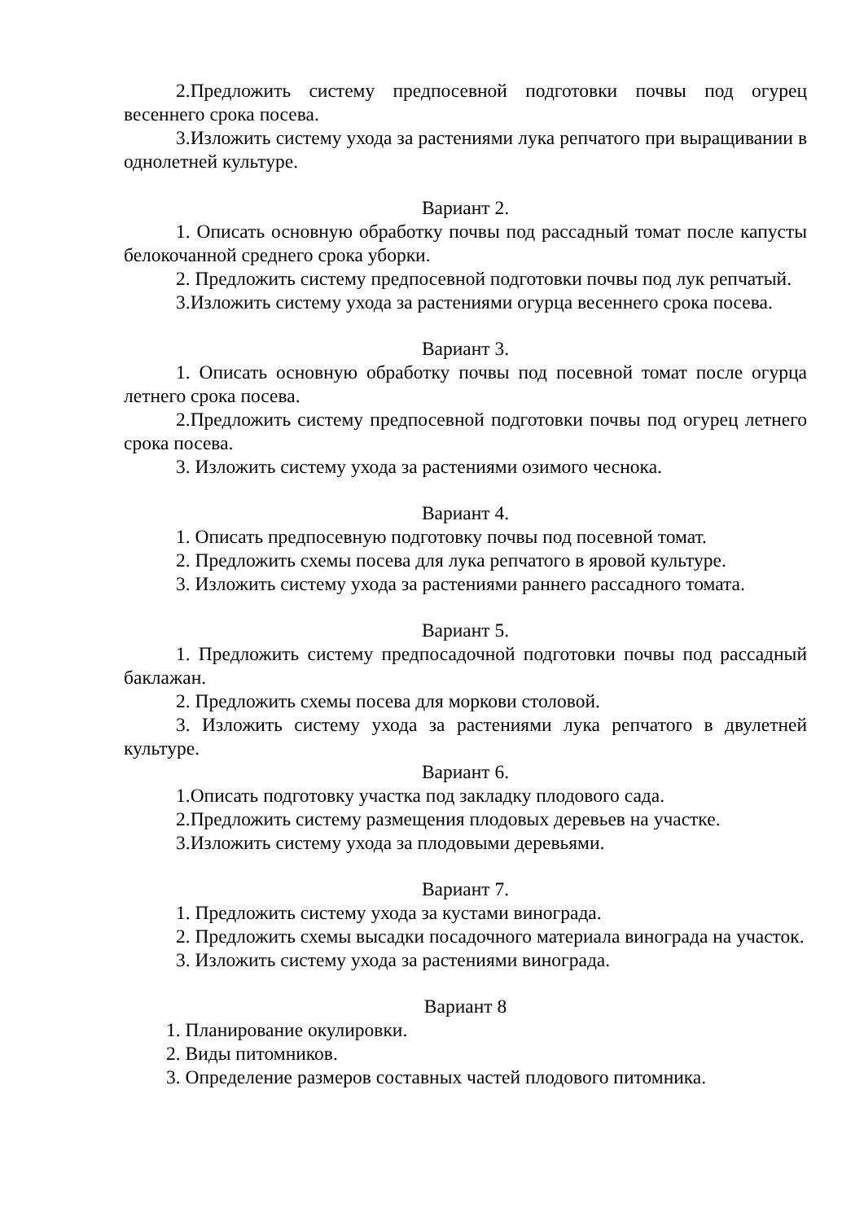2.Предложить систему предпосевной подготовки почвы под огурец весеннего срока посева.
3.Изложить систему ухода за растениями лука репчатого при выращивании в однолетней культуре.
Вариант 2.
1. Описать основную обработку почвы под рассадный томат после капусты белокочанной среднего срока уборки.
2. Предложить систему предпосевной подготовки почвы под лук репчатый.
3.Изложить систему ухода за растениями огурца весеннего срока посева.
Вариант 3.
1. Описать основную обработку почвы под посевной томат после огурца летнего срока посева.
2.Предложить систему предпосевной подготовки почвы под огурец летнего срока посева.
3. Изложить систему ухода за растениями озимого чеснока.
Вариант 4.
1. Описать предпосевную подготовку почвы под посевной томат.
2. Предложить схемы посева для лука репчатого в яровой культуре.
3. Изложить систему ухода за растениями раннего рассадного томата.
Вариант 5.
1. Предложить систему предпосадочной подготовки почвы под рассадный баклажан.
2. Предложить схемы посева для моркови столовой.
3. Изложить систему ухода за растениями лука репчатого в двулетней культуре.
Вариант 6.
1.Описать подготовку участка под закладку плодового сада.
2.Предложить систему размещения плодовых деревьев на участке.
3.Изложить систему ухода за плодовыми деревьями.
Вариант 7.
1. Предложить систему ухода за кустами винограда.
2. Предложить схемы высадки посадочного материала винограда на участок.
3. Изложить систему ухода за растениями винограда.
Вариант 8
1. Планирование окулировки.
2. Виды питомников.
3. Определение размеров составных частей плодового питомника.